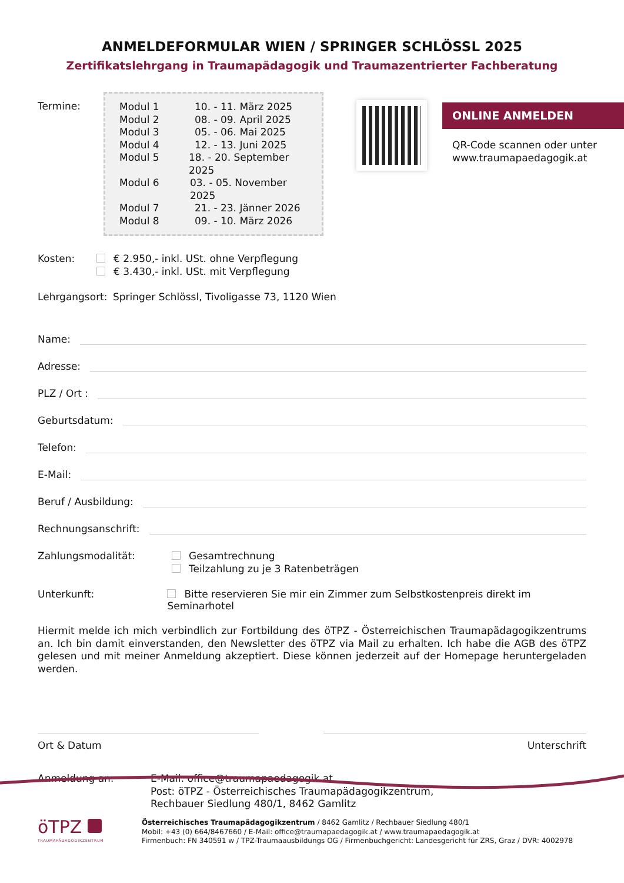ANMELDEFORMULAR WIEN / SPRINGER SCHLÖSSL 2025
Zertifikatslehrgang in Traumapädagogik und Traumazentrierter Fachberatung
ONLINE ANMELDEN
QR-Code scannen oder unter
www.traumapaedagogik.at
Termine:
Modul 1 10. - 11. März 2025
Modul 2 08. - 09. April 2025
Modul 3 05. - 06. Mai 2025
Modul 4 12. - 13. Juni 2025
Modul 5 18. - 20. September 2025
Modul 6 03. - 05. November 2025
Modul 7 21. - 23. Jänner 2026
Modul 8 09. - 10. März 2026
Kosten: € 2.950,- inkl. USt. ohne Verpflegung
€ 3.430,- inkl. USt. mit Verpflegung
Lehrgangsort:
Springer Schlössl, Tivoligasse 73, 1120 Wien
Name:
Adresse:
PLZ / Ort :
Geburtsdatum:
Telefon:
E-Mail:
Beruf / Ausbildung:
Rechnungsanschrift:
Zahlungsmodalität: Gesamtrechnung
Teilzahlung zu je 3 Ratenbeträgen
Unterkunft: Bitte reservieren Sie mir ein Zimmer zum Selbstkostenpreis direkt im Seminarhotel
Hiermit melde ich mich verbindlich zur Fortbildung des öTPZ - Österreichischen Traumapädagogikzentrums an. Ich bin damit einverstanden, den Newsletter des öTPZ via Mail zu erhalten. Ich habe die AGB des öTPZ gelesen und mit meiner Anmeldung akzeptiert. Diese können jederzeit auf der Homepage heruntergeladen werden.
Ort & Datum Unterschrift
Anmeldung an: E-Mail: office@traumapaedagogik.at
Post: öTPZ - Österreichisches Traumapädagogikzentrum,
Rechbauer Siedlung 480/1, 8462 Gamlitz
öTPZ
TRAUMAPÄDAGOGIKZENTRUM
Österreichisches Traumapädagogikzentrum / 8462 Gamlitz / Rechbauer Siedlung 480/1
Mobil: +43 (0) 664/8467660 / E-Mail: office@traumapaedagogik.at / www.traumapaedagogik.at
Firmenbuch: FN 340591 w / TPZ-Traumaausbildungs OG / Firmenbuchgericht: Landesgericht für ZRS, Graz / DVR: 4002978